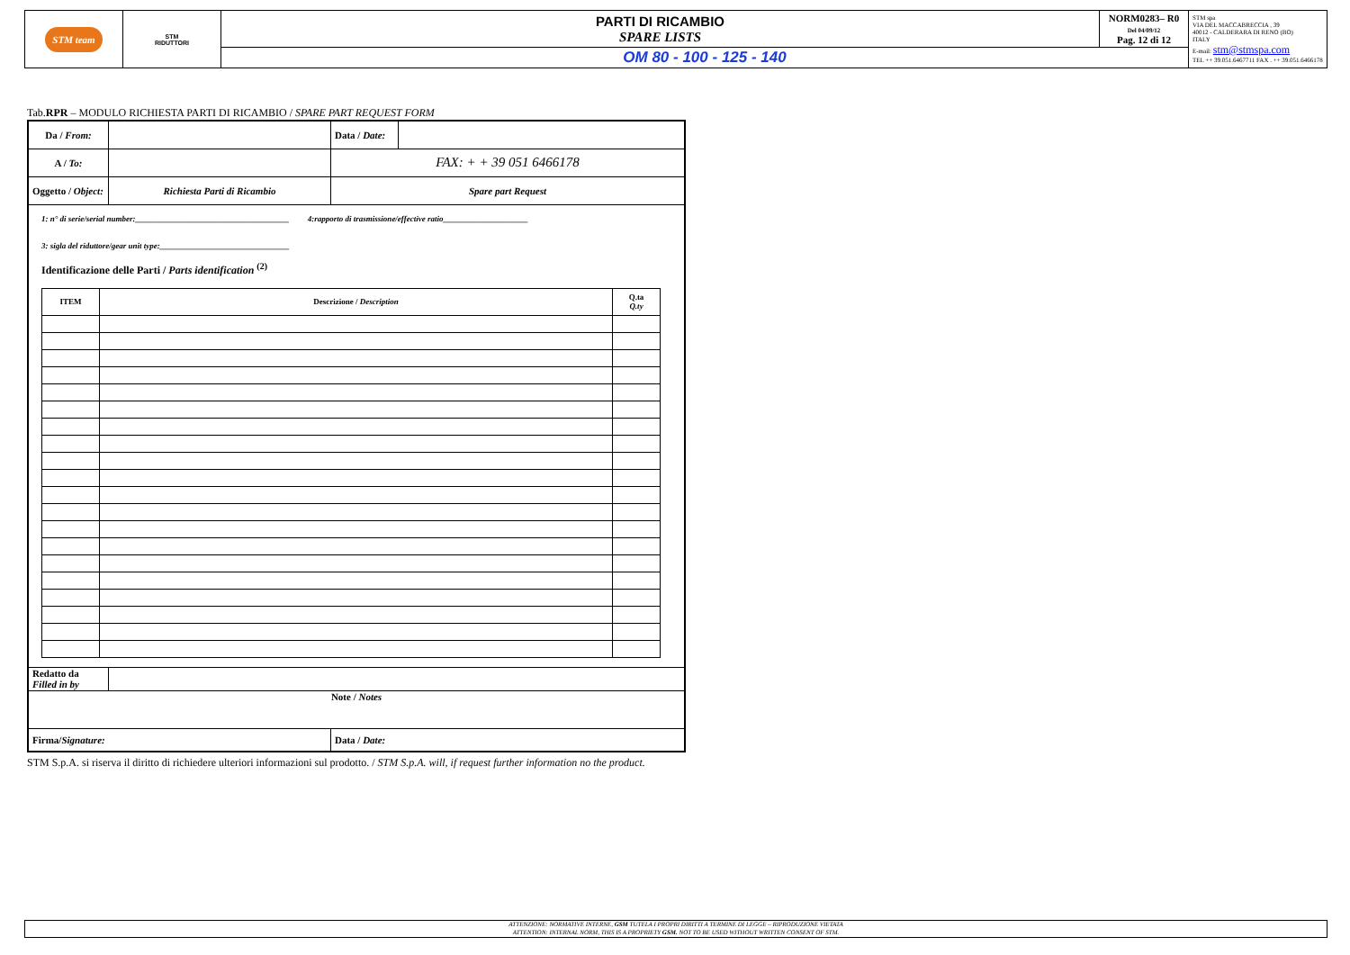| STM team | STM RIDUTTORI | PARTI DI RICAMBIO SPARE LISTS | NORM0283– R0 Del 04/09/12 Pag. 12 di 12 | STM spa VIA DEL MACCABRECCIA , 39 40012 - CALDERARA DI RENO (BO) ITALY E-mail: stm@stmspa.com TEL ++ 39.051.6467711 FAX . ++ 39.051.6466178 |
| | | OM 80 - 100 - 125 - 140 | | |
Tab.RPR – MODULO RICHIESTA PARTI DI RICAMBIO / SPARE PART REQUEST FORM
| Da / From: | | Data / Date: | |
| A / To: | | FAX: + + 39 051 6466178 | |
| Oggetto / Object: | Richiesta Parti di Ricambio | Spare part Request | |
| 1: n° di serie/serial number:______________________________________ 4:rapporto di trasmissione/effective ratio_____________________ 3: sigla del riduttore/gear unit type:________________________________ Identificazione delle Parti / Parts identification <sup>(2)</sup> / ITEM / Descrizione / Description / Q.ta Q.ty / / --- / --- / --- / | | | |
| Redatto da Filled in by | | | |
| Note / Notes | | | |
| Firma/ Signature: | | Data / Date: | |
STM S.p.A. si riserva il diritto di richiedere ulteriori informazioni sul prodotto. / STM S.p.A. will, if request further information no the product.
ATTENZIONE: NORMATIVE INTERNE, GSM TUTELA I PROPRI DIRITTI A TERMINE DI LEGGE – RIPRODUZIONE VIETATA
ATTENTION: INTERNAL NORM, THIS IS A PROPRIETY GSM. NOT TO BE USED WITHOUT WRITTEN CONSENT OF STM.